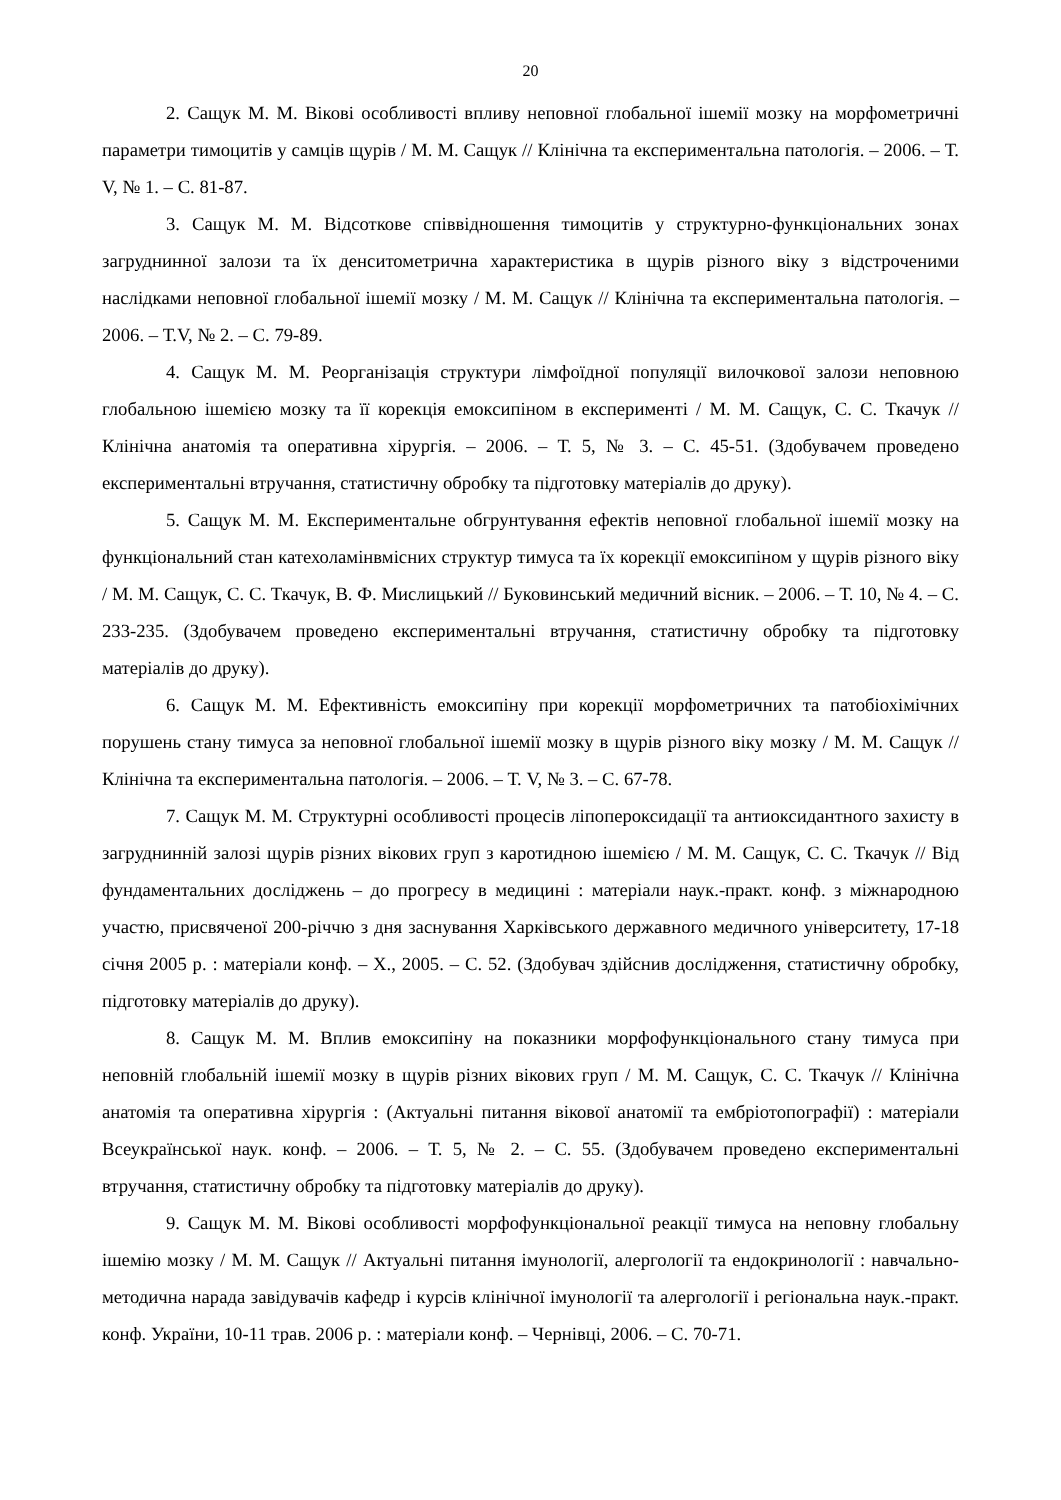20
2. Сащук М. М. Вікові особливості впливу неповної глобальної ішемії мозку на морфометричні параметри тимоцитів у самців щурів / М. М. Сащук // Клінічна та експериментальна патологія. – 2006. – Т. V, № 1. – С. 81-87.
3. Сащук М. М. Відсоткове співвідношення тимоцитів у структурно-функціональних зонах загруднинної залози та їх денситометрична характеристика в щурів різного віку з відстроченими наслідками неповної глобальної ішемії мозку / М. М. Сащук // Клінічна та експериментальна патологія. – 2006. – Т.V, № 2. – С. 79-89.
4. Сащук М. М. Реорганізація структури лімфоїдної популяції вилочкової залози неповною глобальною ішемією мозку та її корекція емоксипіном в експерименті / М. М. Сащук, С. С. Ткачук // Клінічна анатомія та оперативна хірургія. – 2006. – Т. 5, № 3. – С. 45-51. (Здобувачем проведено експериментальні втручання, статистичну обробку та підготовку матеріалів до друку).
5. Сащук М. М. Експериментальне обгрунтування ефектів неповної глобальної ішемії мозку на функціональний стан катехоламінвмісних структур тимуса та їх корекції емоксипіном у щурів різного віку / М. М. Сащук, С. С. Ткачук, В. Ф. Мислицький // Буковинський медичний вісник. – 2006. – Т. 10, № 4. – С. 233-235. (Здобувачем проведено експериментальні втручання, статистичну обробку та підготовку матеріалів до друку).
6. Сащук М. М. Ефективність емоксипіну при корекції морфометричних та патобіохімічних порушень стану тимуса за неповної глобальної ішемії мозку в щурів різного віку мозку / М. М. Сащук // Клінічна та експериментальна патологія. – 2006. – Т. V, № 3. – С. 67-78.
7. Сащук М. М. Структурні особливості процесів ліпопероксидації та антиоксидантного захисту в загруднинній залозі щурів різних вікових груп з каротидною ішемією / М. М. Сащук, С. С. Ткачук // Від фундаментальних досліджень – до прогресу в медицині : матеріали наук.-практ. конф. з міжнародною участю, присвяченої 200-річчю з дня заснування Харківського державного медичного університету, 17-18 січня 2005 р. : матеріали конф. – Х., 2005. – С. 52. (Здобувач здійснив дослідження, статистичну обробку, підготовку матеріалів до друку).
8. Сащук М. М. Вплив емоксипіну на показники морфофункціонального стану тимуса при неповній глобальній ішемії мозку в щурів різних вікових груп / М. М. Сащук, С. С. Ткачук // Клінічна анатомія та оперативна хірургія : (Актуальні питання вікової анатомії та ембріотопографії) : матеріали Всеукраїнської наук. конф. – 2006. – Т. 5, № 2. – С. 55. (Здобувачем проведено експериментальні втручання, статистичну обробку та підготовку матеріалів до друку).
9. Сащук М. М. Вікові особливості морфофункціональної реакції тимуса на неповну глобальну ішемію мозку / М. М. Сащук // Актуальні питання імунології, алергології та ендокринології : навчально-методична нарада завідувачів кафедр і курсів клінічної імунології та алергології і регіональна наук.-практ. конф. України, 10-11 трав. 2006 р. : матеріали конф. – Чернівці, 2006. – С. 70-71.